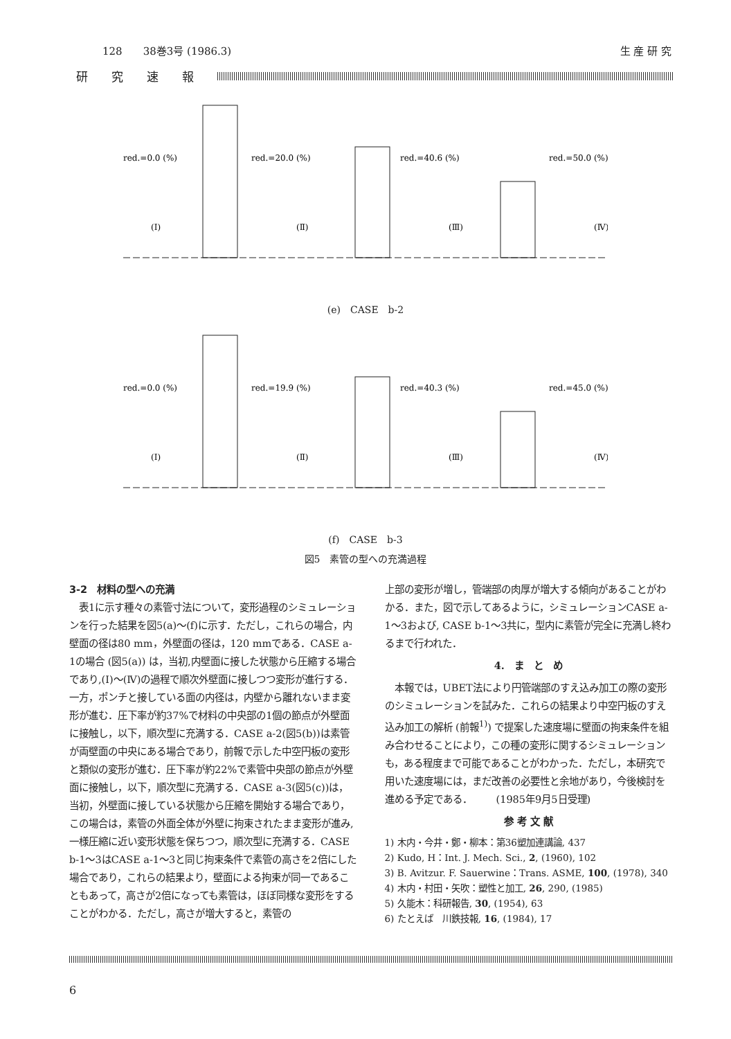128　　38巻3号 (1986.3) 生 産 研 究
研究速報
red.=0.0 (%)
red.=20.0 (%)
red.=40.6 (%)
red.=50.0 (%)
(Ⅰ)
(Ⅱ)
(Ⅲ)
(Ⅳ)
(e)　CASE　b-2
red.=0.0 (%)
red.=19.9 (%)
red.=40.3 (%)
red.=45.0 (%)
(Ⅰ)
(Ⅱ)
(Ⅲ)
(Ⅳ)
(f)　CASE　b-3
図5　素管の型への充満過程
3-2　材料の型への充満
　表1に示す種々の素管寸法について，変形過程のシミュレーションを行った結果を図5(a)～(f)に示す．ただし，これらの場合，内壁面の径は80 mm，外壁面の径は，120 mmである．CASE a-1の場合 (図5(a)) は，当初,内壁面に接した状態から圧縮する場合であり,(Ⅰ)～(Ⅳ)の過程で順次外壁面に接しつつ変形が進行する．一方，ポンチと接している面の内径は，内壁から離れないまま変形が進む．圧下率が約37%で材料の中央部の1個の節点が外壁面に接触し，以下，順次型に充満する．CASE a-2(図5(b))は素管が両壁面の中央にある場合であり，前報で示した中空円板の変形と類似の変形が進む．圧下率が約22%で素管中央部の節点が外壁面に接触し，以下，順次型に充満する．CASE a-3(図5(c))は，当初，外壁面に接している状態から圧縮を開始する場合であり，この場合は，素管の外面全体が外壁に拘束されたまま変形が進み,一様圧縮に近い変形状態を保ちつつ，順次型に充満する．CASE b-1～3はCASE a-1～3と同じ拘束条件で素管の高さを2倍にした場合であり，これらの結果より，壁面による拘束が同一であることもあって，高さが2倍になっても素管は，ほぼ同様な変形をすることがわかる．ただし，高さが増大すると，素管の
上部の変形が増し，管端部の肉厚が増大する傾向があることがわかる．また，図で示してあるように，シミュレーションCASE a-1～3および, CASE b-1～3共に，型内に素管が完全に充満し終わるまで行われた．
4.　ま　と　め
　本報では，UBET法により円管端部のすえ込み加工の際の変形のシミュレーションを試みた．これらの結果より中空円板のすえ込み加工の解析 (前報<sup>1)</sup>) で提案した速度場に壁面の拘束条件を組み合わせることにより，この種の変形に関するシミュレーションも，ある程度まで可能であることがわかった．ただし，本研究で用いた速度場には，まだ改善の必要性と余地があり，今後検討を進める予定である．　　　(1985年9月5日受理)
参 考 文 献
1) 木内・今井・鄭・柳本：第36塑加連講論, 437
2) Kudo, H：Int. J. Mech. Sci., 2, (1960), 102
3) B. Avitzur. F. Sauerwine：Trans. ASME, 100, (1978), 340
4) 木内・村田・矢吹：塑性と加工, 26, 290, (1985)
5) 久能木：科研報告, 30, (1954), 63
6) たとえば　川鉄技報, 16, (1984), 17
6